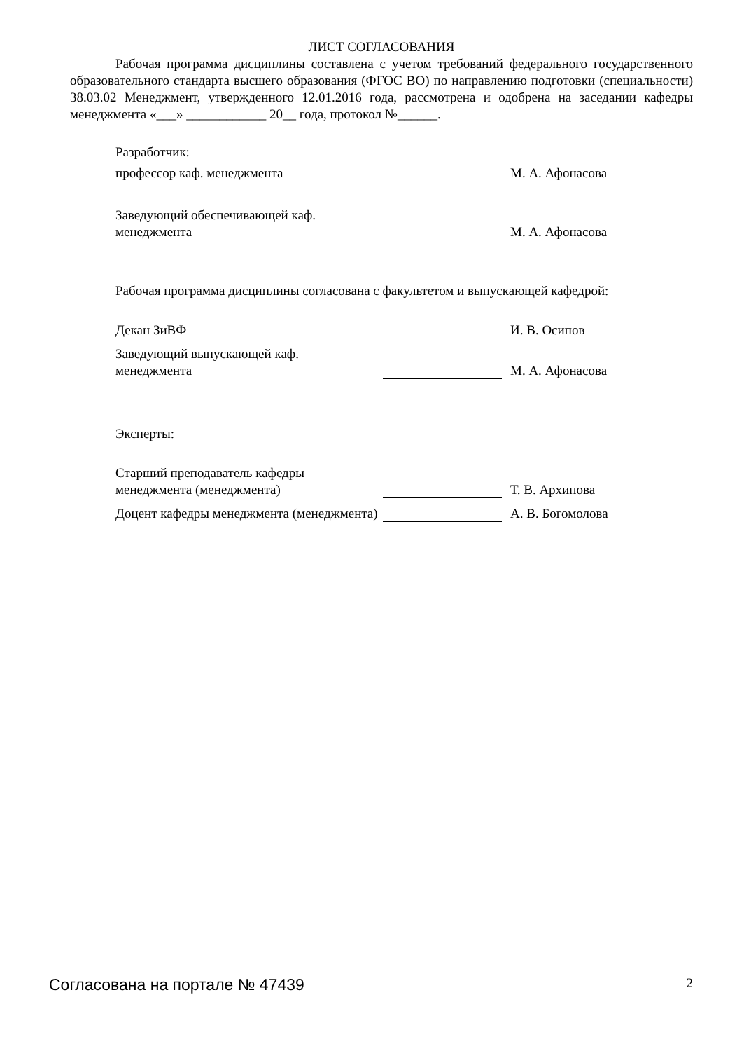ЛИСТ СОГЛАСОВАНИЯ
Рабочая программа дисциплины составлена с учетом требований федерального государственного образовательного стандарта высшего образования (ФГОС ВО) по направлению подготовки (специальности) 38.03.02 Менеджмент, утвержденного 12.01.2016 года, рассмотрена и одобрена на заседании кафедры менеджмента «___» ____________ 20__ года, протокол №______.
Разработчик:
профессор каф. менеджмента М. А. Афонасова
Заведующий обеспечивающей каф.
менеджмента
М. А. Афонасова
Рабочая программа дисциплины согласована с факультетом и выпускающей кафедрой:
Декан ЗиВФ И. В. Осипов
Заведующий выпускающей каф.
менеджмента
М. А. Афонасова
Эксперты:
Старший преподаватель кафедры
менеджмента (менеджмента)
Т. В. Архипова
Доцент кафедры менеджмента (менеджмента)
А. В. Богомолова
Согласована на портале № 47439
2